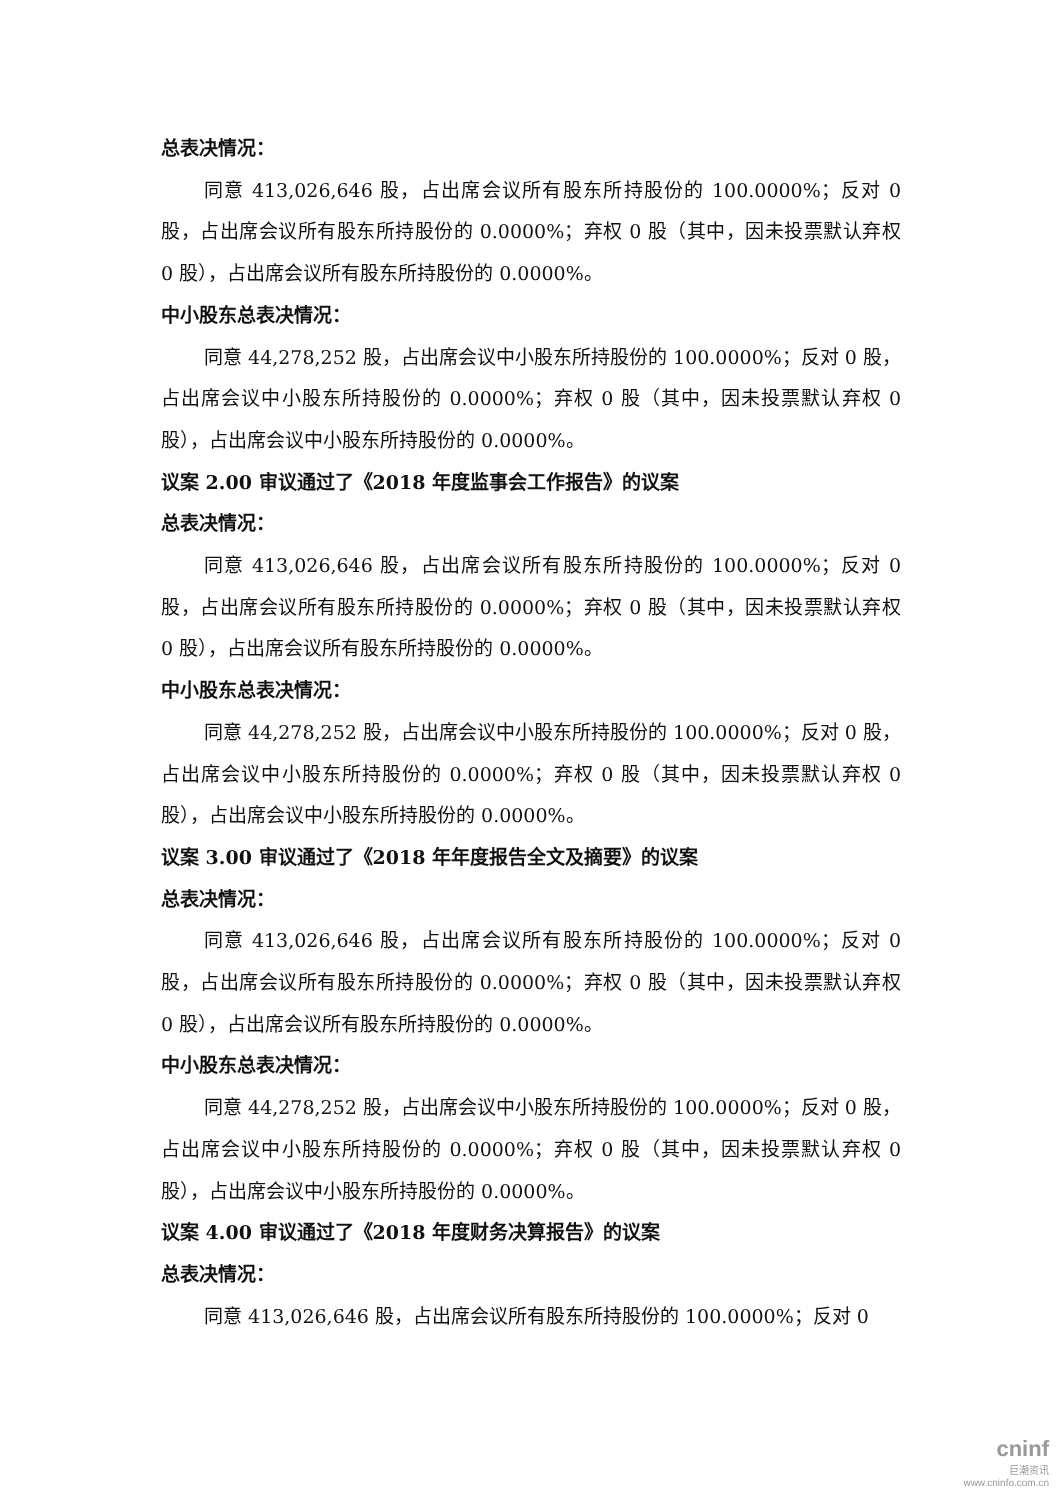总表决情况：
同意 413,026,646 股，占出席会议所有股东所持股份的 100.0000%；反对 0 股，占出席会议所有股东所持股份的 0.0000%；弃权 0 股（其中，因未投票默认弃权 0 股），占出席会议所有股东所持股份的 0.0000%。
中小股东总表决情况：
同意 44,278,252 股，占出席会议中小股东所持股份的 100.0000%；反对 0 股，占出席会议中小股东所持股份的 0.0000%；弃权 0 股（其中，因未投票默认弃权 0 股），占出席会议中小股东所持股份的 0.0000%。
议案 2.00 审议通过了《2018 年度监事会工作报告》的议案
总表决情况：
同意 413,026,646 股，占出席会议所有股东所持股份的 100.0000%；反对 0 股，占出席会议所有股东所持股份的 0.0000%；弃权 0 股（其中，因未投票默认弃权 0 股），占出席会议所有股东所持股份的 0.0000%。
中小股东总表决情况：
同意 44,278,252 股，占出席会议中小股东所持股份的 100.0000%；反对 0 股，占出席会议中小股东所持股份的 0.0000%；弃权 0 股（其中，因未投票默认弃权 0 股），占出席会议中小股东所持股份的 0.0000%。
议案 3.00 审议通过了《2018 年年度报告全文及摘要》的议案
总表决情况：
同意 413,026,646 股，占出席会议所有股东所持股份的 100.0000%；反对 0 股，占出席会议所有股东所持股份的 0.0000%；弃权 0 股（其中，因未投票默认弃权 0 股），占出席会议所有股东所持股份的 0.0000%。
中小股东总表决情况：
同意 44,278,252 股，占出席会议中小股东所持股份的 100.0000%；反对 0 股，占出席会议中小股东所持股份的 0.0000%；弃权 0 股（其中，因未投票默认弃权 0 股），占出席会议中小股东所持股份的 0.0000%。
议案 4.00 审议通过了《2018 年度财务决算报告》的议案
总表决情况：
同意 413,026,646 股，占出席会议所有股东所持股份的 100.0000%；反对 0
cninf
巨潮资讯
www.cninfo.com.cn